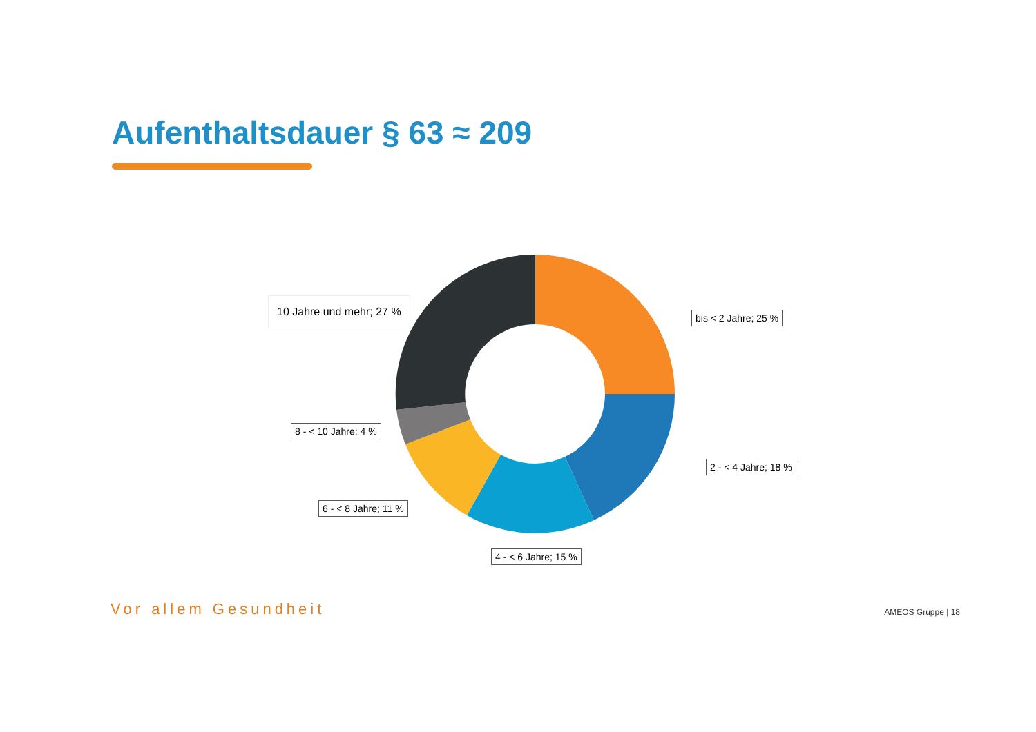Aufenthaltsdauer § 63 ≈ 209
10 Jahre und mehr; 27 %
bis < 2 Jahre; 25 %
8 - < 10 Jahre; 4 %
2 - < 4 Jahre; 18 %
6 - < 8 Jahre; 11 %
4 - < 6 Jahre; 15 %
Vor allem Gesundheit AMEOS Gruppe | 18